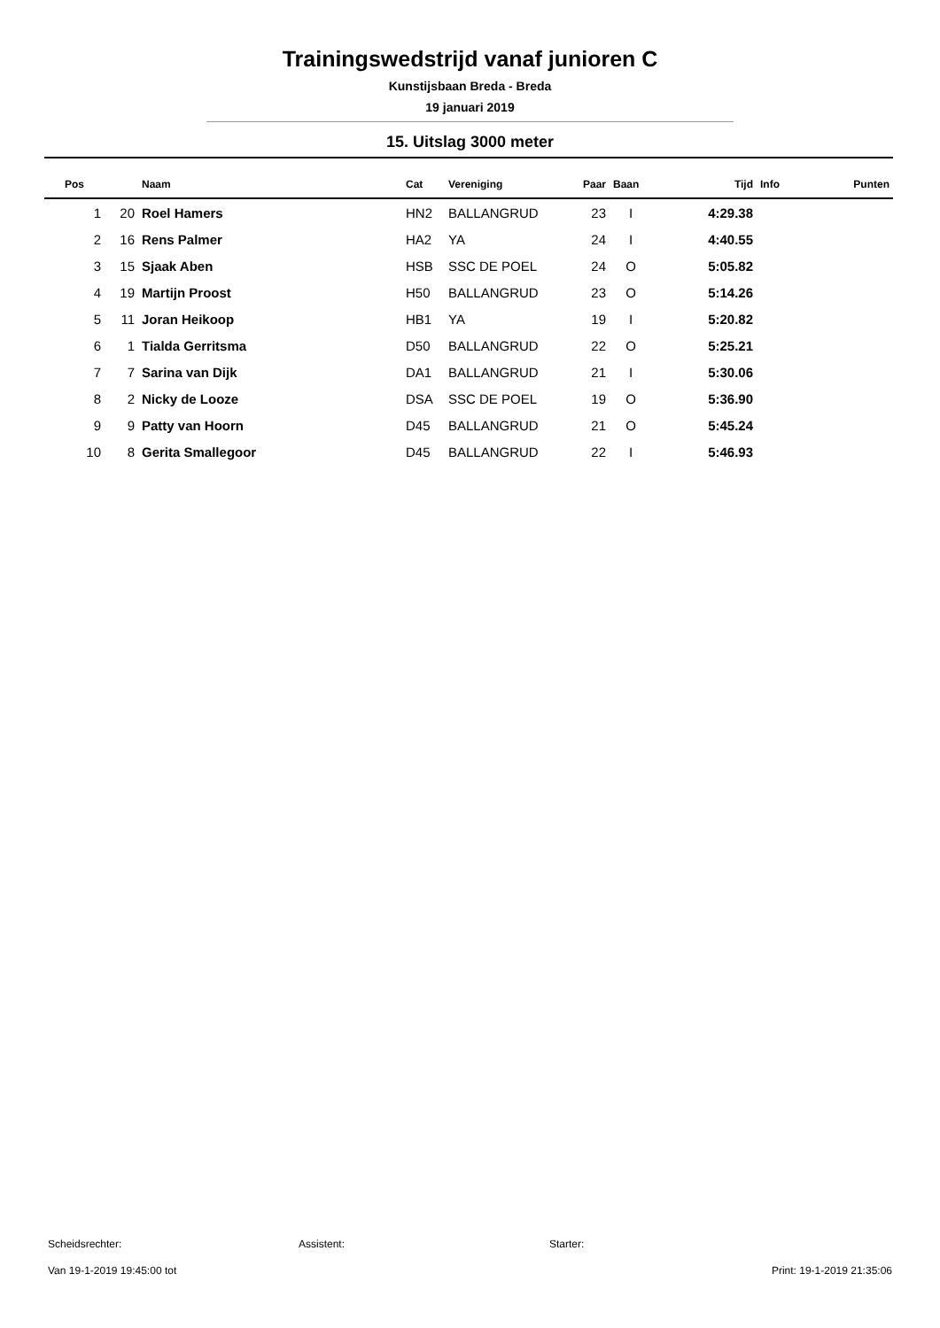Trainingswedstrijd vanaf junioren C
Kunstijsbaan Breda - Breda
19 januari 2019
15. Uitslag 3000 meter
| Pos | | Naam | Cat | Vereniging | Paar | Baan | Tijd | Info | Punten |
| --- | --- | --- | --- | --- | --- | --- | --- | --- | --- |
| 1 | 20 | Roel Hamers | HN2 | BALLANGRUD | 23 | I | 4:29.38 | | |
| 2 | 16 | Rens Palmer | HA2 | YA | 24 | I | 4:40.55 | | |
| 3 | 15 | Sjaak Aben | HSB | SSC DE POEL | 24 | O | 5:05.82 | | |
| 4 | 19 | Martijn Proost | H50 | BALLANGRUD | 23 | O | 5:14.26 | | |
| 5 | 11 | Joran Heikoop | HB1 | YA | 19 | I | 5:20.82 | | |
| 6 | 1 | Tialda Gerritsma | D50 | BALLANGRUD | 22 | O | 5:25.21 | | |
| 7 | 7 | Sarina van Dijk | DA1 | BALLANGRUD | 21 | I | 5:30.06 | | |
| 8 | 2 | Nicky de Looze | DSA | SSC DE POEL | 19 | O | 5:36.90 | | |
| 9 | 9 | Patty van Hoorn | D45 | BALLANGRUD | 21 | O | 5:45.24 | | |
| 10 | 8 | Gerita Smallegoor | D45 | BALLANGRUD | 22 | I | 5:46.93 | | |
Scheidsrechter: Assistent: Starter:
Van 19-1-2019 19:45:00 tot Print: 19-1-2019 21:35:06